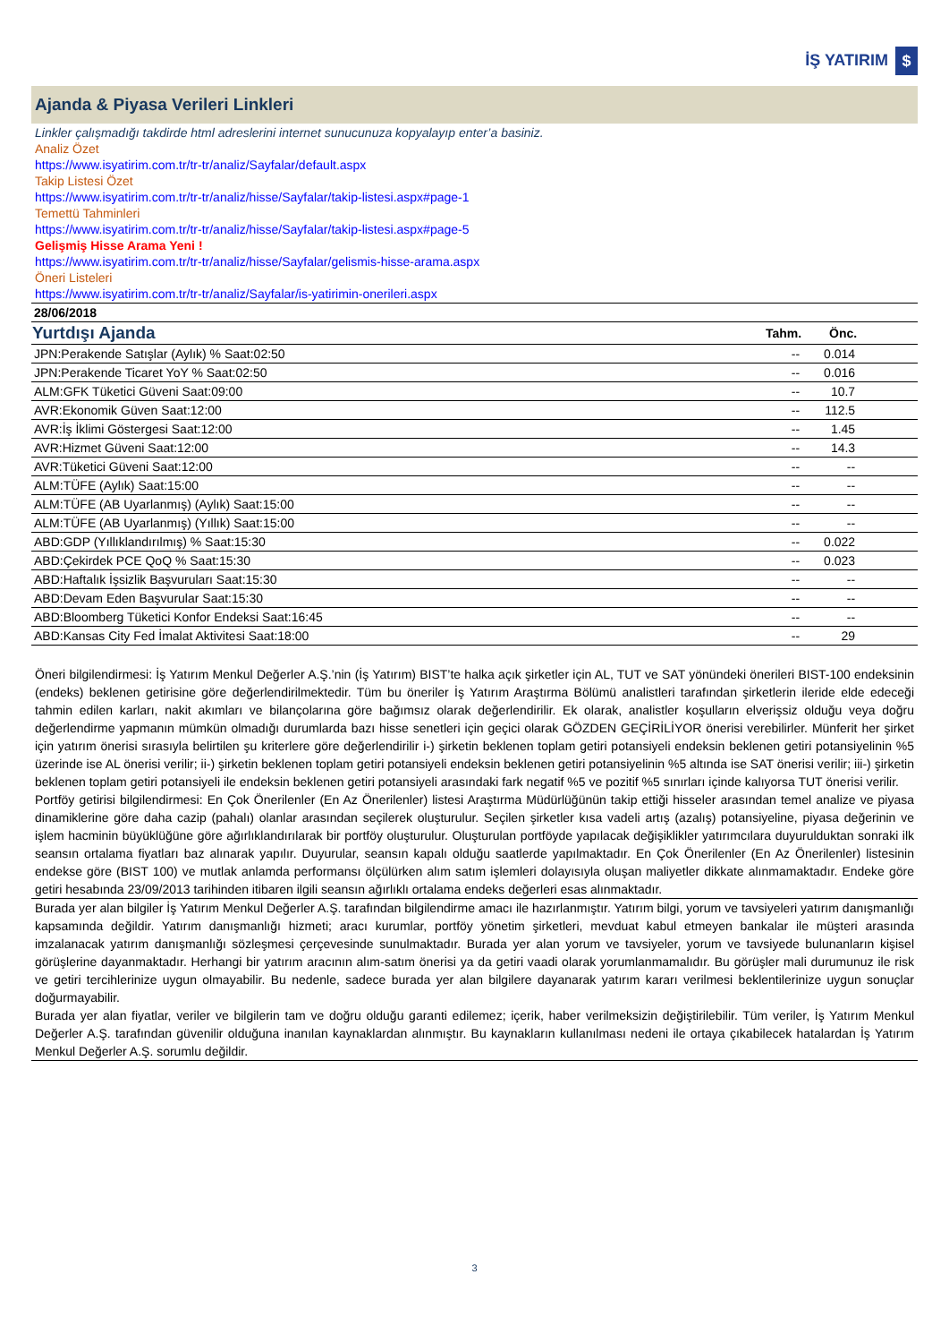İŞ YATIRIM $
Ajanda & Piyasa Verileri Linkleri
Linkler çalışmadığı takdirde html adreslerini internet sunucunuza kopyalayıp enter’a basiniz.
Analiz Özet
https://www.isyatirim.com.tr/tr-tr/analiz/Sayfalar/default.aspx
Takip Listesi Özet
https://www.isyatirim.com.tr/tr-tr/analiz/hisse/Sayfalar/takip-listesi.aspx#page-1
Temettü Tahminleri
https://www.isyatirim.com.tr/tr-tr/analiz/hisse/Sayfalar/takip-listesi.aspx#page-5
Gelişmiş Hisse Arama Yeni !
https://www.isyatirim.com.tr/tr-tr/analiz/hisse/Sayfalar/gelismis-hisse-arama.aspx
Öneri Listeleri
https://www.isyatirim.com.tr/tr-tr/analiz/Sayfalar/is-yatirimin-onerileri.aspx
| 28/06/2018 | | | |
| Yurtdışı Ajanda | Tahm. | Önc. | |
| JPN:Perakende Satışlar (Aylık) % Saat:02:50 | -- | 0.014 | |
| JPN:Perakende Ticaret YoY % Saat:02:50 | -- | 0.016 | |
| ALM:GFK Tüketici Güveni Saat:09:00 | -- | 10.7 | |
| AVR:Ekonomik Güven Saat:12:00 | -- | 112.5 | |
| AVR:İş İklimi Göstergesi Saat:12:00 | -- | 1.45 | |
| AVR:Hizmet Güveni Saat:12:00 | -- | 14.3 | |
| AVR:Tüketici Güveni Saat:12:00 | -- | -- | |
| ALM:TÜFE (Aylık) Saat:15:00 | -- | -- | |
| ALM:TÜFE (AB Uyarlanmış) (Aylık) Saat:15:00 | -- | -- | |
| ALM:TÜFE (AB Uyarlanmış) (Yıllık) Saat:15:00 | -- | -- | |
| ABD:GDP (Yıllıklandırılmış) % Saat:15:30 | -- | 0.022 | |
| ABD:Çekirdek PCE QoQ % Saat:15:30 | -- | 0.023 | |
| ABD:Haftalık İşsizlik Başvuruları Saat:15:30 | -- | -- | |
| ABD:Devam Eden Başvurular Saat:15:30 | -- | -- | |
| ABD:Bloomberg Tüketici Konfor Endeksi Saat:16:45 | -- | -- | |
| ABD:Kansas City Fed İmalat Aktivitesi Saat:18:00 | -- | 29 | |
Öneri bilgilendirmesi: İş Yatırım Menkul Değerler A.Ş.’nin (İş Yatırım) BIST’te halka açık şirketler için AL, TUT ve SAT yönündeki önerileri BIST-100 endeksinin (endeks) beklenen getirisine göre değerlendirilmektedir. Tüm bu öneriler İş Yatırım Araştırma Bölümü analistleri tarafından şirketlerin ileride elde edeceği tahmin edilen karları, nakit akımları ve bilançolarına göre bağımsız olarak değerlendirilir. Ek olarak, analistler koşulların elverişsiz olduğu veya doğru değerlendirme yapmanın mümkün olmadığı durumlarda bazı hisse senetleri için geçici olarak GÖZDEN GEÇİRİLİYOR önerisi verebilirler. Münferit her şirket için yatırım önerisi sırasıyla belirtilen şu kriterlere göre değerlendirilir i-) şirketin beklenen toplam getiri potansiyeli endeksin beklenen getiri potansiyelinin %5 üzerinde ise AL önerisi verilir; ii-) şirketin beklenen toplam getiri potansiyeli endeksin beklenen getiri potansiyelinin %5 altında ise SAT önerisi verilir; iii-) şirketin beklenen toplam getiri potansiyeli ile endeksin beklenen getiri potansiyeli arasındaki fark negatif %5 ve pozitif %5 sınırları içinde kalıyorsa TUT önerisi verilir.
Portföy getirisi bilgilendirmesi: En Çok Önerilenler (En Az Önerilenler) listesi Araştırma Müdürlüğünün takip ettiği hisseler arasından temel analize ve piyasa dinamiklerine göre daha cazip (pahalı) olanlar arasından seçilerek oluşturulur. Seçilen şirketler kısa vadeli artış (azalış) potansiyeline, piyasa değerinin ve işlem hacminin büyüklüğüne göre ağırlıklandırılarak bir portföy oluşturulur. Oluşturulan portföyde yapılacak değişiklikler yatırımcılara duyurulduktan sonraki ilk seansın ortalama fiyatları baz alınarak yapılır. Duyurular, seansın kapalı olduğu saatlerde yapılmaktadır. En Çok Önerilenler (En Az Önerilenler) listesinin endekse göre (BIST 100) ve mutlak anlamda performansı ölçülürken alım satım işlemleri dolayısıyla oluşan maliyetler dikkate alınmamaktadır. Endeke göre getiri hesabında 23/09/2013 tarihinden itibaren ilgili seansın ağırlıklı ortalama endeks değerleri esas alınmaktadır.
Burada yer alan bilgiler İş Yatırım Menkul Değerler A.Ş. tarafından bilgilendirme amacı ile hazırlanmıştır. Yatırım bilgi, yorum ve tavsiyeleri yatırım danışmanlığı kapsamında değildir. Yatırım danışmanlığı hizmeti; aracı kurumlar, portföy yönetim şirketleri, mevduat kabul etmeyen bankalar ile müşteri arasında imzalanacak yatırım danışmanlığı sözleşmesi çerçevesinde sunulmaktadır. Burada yer alan yorum ve tavsiyeler, yorum ve tavsiyede bulunanların kişisel görüşlerine dayanmaktadır. Herhangi bir yatırım aracının alım-satım önerisi ya da getiri vaadi olarak yorumlanmamalıdır. Bu görüşler mali durumunuz ile risk ve getiri tercihlerinize uygun olmayabilir. Bu nedenle, sadece burada yer alan bilgilere dayanarak yatırım kararı verilmesi beklentilerinize uygun sonuçlar doğurmayabilir.
Burada yer alan fiyatlar, veriler ve bilgilerin tam ve doğru olduğu garanti edilemez; içerik, haber verilmeksizin değiştirilebilir. Tüm veriler, İş Yatırım Menkul Değerler A.Ş. tarafından güvenilir olduğuna inanılan kaynaklardan alınmıştır. Bu kaynakların kullanılması nedeni ile ortaya çıkabilecek hatalardan İş Yatırım Menkul Değerler A.Ş. sorumlu değildir.
3